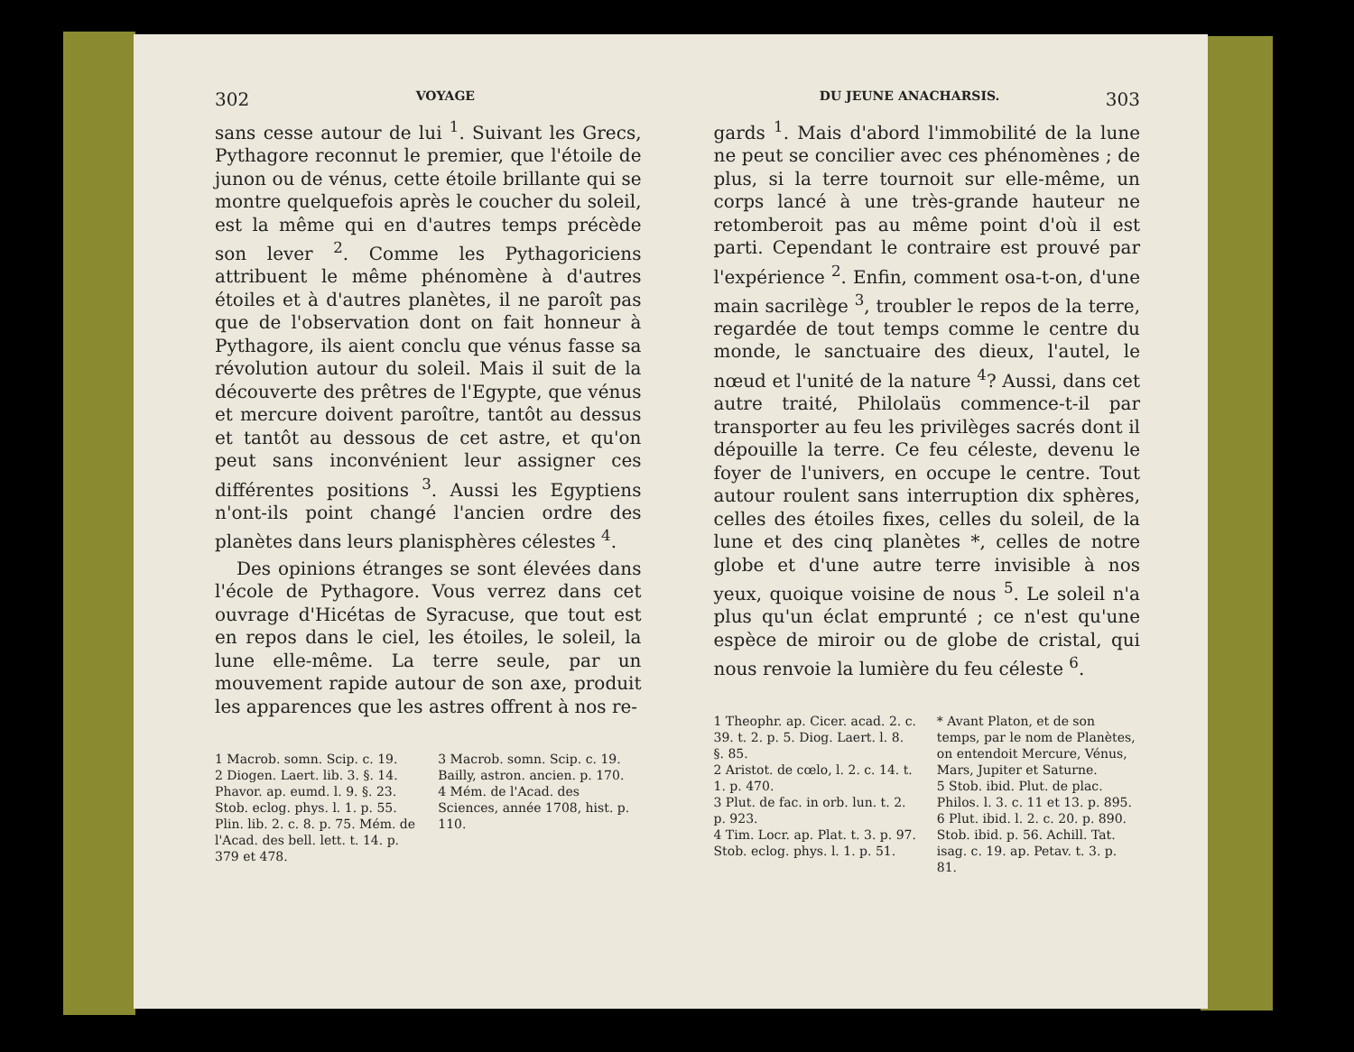302 VOYAGE
sans cesse autour de lui <sup>1</sup>. Suivant les Grecs, Pythagore reconnut le premier, que l'étoile de junon ou de vénus, cette étoile brillante qui se montre quelquefois après le coucher du soleil, est la même qui en d'autres temps précède son lever <sup>2</sup>. Comme les Pythagoriciens attribuent le même phénomène à d'autres étoiles et à d'autres planètes, il ne paroît pas que de l'observation dont on fait honneur à Pythagore, ils aient conclu que vénus fasse sa révolution autour du soleil. Mais il suit de la découverte des prêtres de l'Egypte, que vénus et mercure doivent paroître, tantôt au dessus et tantôt au dessous de cet astre, et qu'on peut sans inconvénient leur assigner ces différentes positions <sup>3</sup>. Aussi les Egyptiens n'ont-ils point changé l'ancien ordre des planètes dans leurs planisphères célestes <sup>4</sup>.
Des opinions étranges se sont élevées dans l'école de Pythagore. Vous verrez dans cet ouvrage d'Hicétas de Syracuse, que tout est en repos dans le ciel, les étoiles, le soleil, la lune elle-même. La terre seule, par un mouvement rapide autour de son axe, produit les apparences que les astres offrent à nos re-
1 Macrob. somn. Scip. c. 19.
2 Diogen. Laert. lib. 3. §. 14. Phavor. ap. eumd. l. 9. §. 23. Stob. eclog. phys. l. 1. p. 55. Plin. lib. 2. c. 8. p. 75. Mém. de l'Acad. des bell. lett. t. 14. p. 379 et 478.
3 Macrob. somn. Scip. c. 19. Bailly, astron. ancien. p. 170.
4 Mém. de l'Acad. des Sciences, année 1708, hist. p. 110.
DU JEUNE ANACHARSIS. 303
gards <sup>1</sup>. Mais d'abord l'immobilité de la lune ne peut se concilier avec ces phénomènes ; de plus, si la terre tournoit sur elle-même, un corps lancé à une très-grande hauteur ne retomberoit pas au même point d'où il est parti. Cependant le contraire est prouvé par l'expérience <sup>2</sup>. Enfin, comment osa-t-on, d'une main sacrilège <sup>3</sup>, troubler le repos de la terre, regardée de tout temps comme le centre du monde, le sanctuaire des dieux, l'autel, le nœud et l'unité de la nature <sup>4</sup>? Aussi, dans cet autre traité, Philolaüs commence-t-il par transporter au feu les privilèges sacrés dont il dépouille la terre. Ce feu céleste, devenu le foyer de l'univers, en occupe le centre. Tout autour roulent sans interruption dix sphères, celles des étoiles fixes, celles du soleil, de la lune et des cinq planètes *, celles de notre globe et d'une autre terre invisible à nos yeux, quoique voisine de nous <sup>5</sup>. Le soleil n'a plus qu'un éclat emprunté ; ce n'est qu'une espèce de miroir ou de globe de cristal, qui nous renvoie la lumière du feu céleste <sup>6</sup>.
1 Theophr. ap. Cicer. acad. 2. c. 39. t. 2. p. 5. Diog. Laert. l. 8. §. 85.
2 Aristot. de cœlo, l. 2. c. 14. t. 1. p. 470.
3 Plut. de fac. in orb. lun. t. 2. p. 923.
4 Tim. Locr. ap. Plat. t. 3. p. 97. Stob. eclog. phys. l. 1. p. 51.
* Avant Platon, et de son temps, par le nom de Planètes, on entendoit Mercure, Vénus, Mars, Jupiter et Saturne.
5 Stob. ibid. Plut. de plac. Philos. l. 3. c. 11 et 13. p. 895.
6 Plut. ibid. l. 2. c. 20. p. 890. Stob. ibid. p. 56. Achill. Tat. isag. c. 19. ap. Petav. t. 3. p. 81.